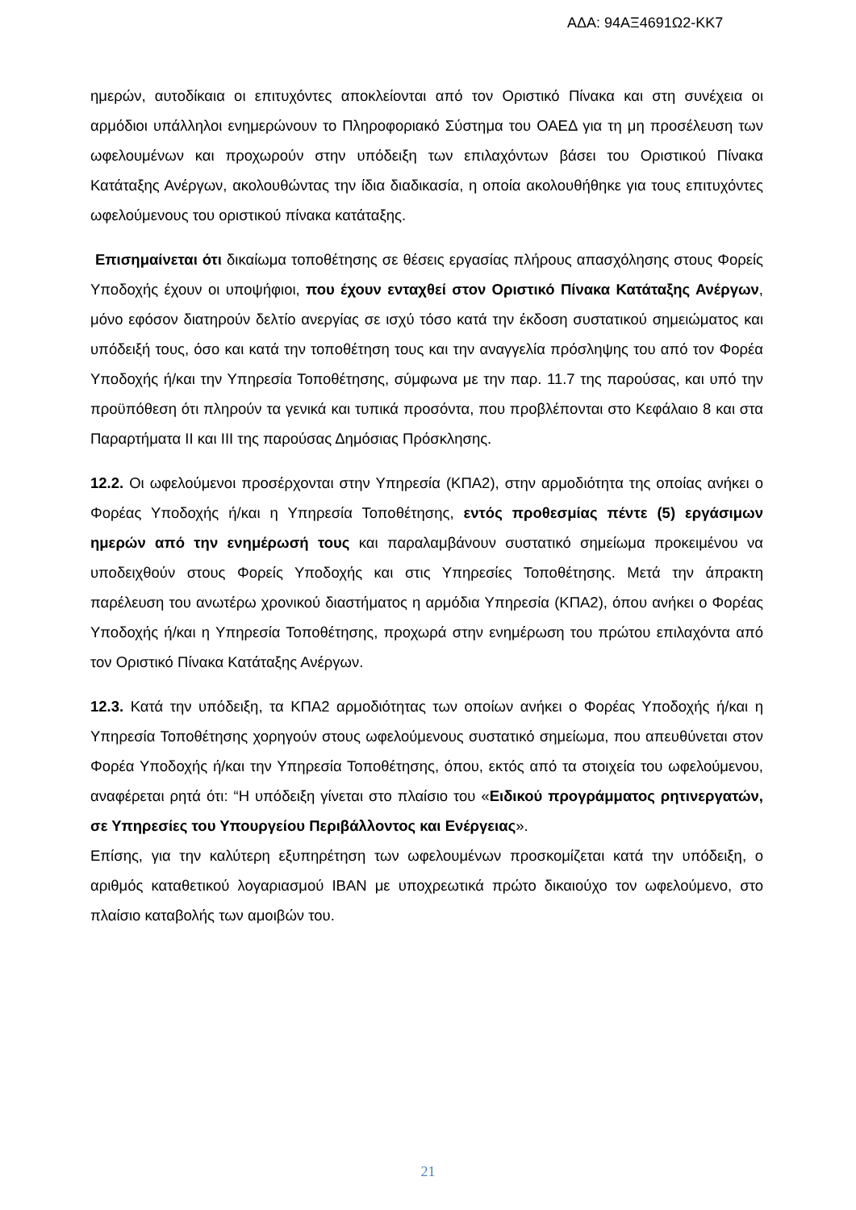ΑΔΑ: 94ΑΞ4691Ω2-ΚΚ7
ημερών, αυτοδίκαια οι επιτυχόντες αποκλείονται από τον Οριστικό Πίνακα και στη συνέχεια οι αρμόδιοι υπάλληλοι ενημερώνουν το Πληροφοριακό Σύστημα του ΟΑΕΔ για τη μη προσέλευση των ωφελουμένων και προχωρούν στην υπόδειξη των επιλαχόντων βάσει του Οριστικού Πίνακα Κατάταξης Ανέργων, ακολουθώντας την ίδια διαδικασία, η οποία ακολουθήθηκε για τους επιτυχόντες ωφελούμενους του οριστικού πίνακα κατάταξης.
Επισημαίνεται ότι δικαίωμα τοποθέτησης σε θέσεις εργασίας πλήρους απασχόλησης στους Φορείς Υποδοχής έχουν οι υποψήφιοι, που έχουν ενταχθεί στον Οριστικό Πίνακα Κατάταξης Ανέργων, μόνο εφόσον διατηρούν δελτίο ανεργίας σε ισχύ τόσο κατά την έκδοση συστατικού σημειώματος και υπόδειξή τους, όσο και κατά την τοποθέτηση τους και την αναγγελία πρόσληψης του από τον Φορέα Υποδοχής ή/και την Υπηρεσία Τοποθέτησης, σύμφωνα με την παρ. 11.7 της παρούσας, και υπό την προϋπόθεση ότι πληρούν τα γενικά και τυπικά προσόντα, που προβλέπονται στο Κεφάλαιο 8 και στα Παραρτήματα ΙΙ και ΙΙΙ της παρούσας Δημόσιας Πρόσκλησης.
12.2. Οι ωφελούμενοι προσέρχονται στην Υπηρεσία (ΚΠΑ2), στην αρμοδιότητα της οποίας ανήκει ο Φορέας Υποδοχής ή/και η Υπηρεσία Τοποθέτησης, εντός προθεσμίας πέντε (5) εργάσιμων ημερών από την ενημέρωσή τους και παραλαμβάνουν συστατικό σημείωμα προκειμένου να υποδειχθούν στους Φορείς Υποδοχής και στις Υπηρεσίες Τοποθέτησης. Μετά την άπρακτη παρέλευση του ανωτέρω χρονικού διαστήματος η αρμόδια Υπηρεσία (ΚΠΑ2), όπου ανήκει ο Φορέας Υποδοχής ή/και η Υπηρεσία Τοποθέτησης, προχωρά στην ενημέρωση του πρώτου επιλαχόντα από τον Οριστικό Πίνακα Κατάταξης Ανέργων.
12.3. Κατά την υπόδειξη, τα ΚΠΑ2 αρμοδιότητας των οποίων ανήκει ο Φορέας Υποδοχής ή/και η Υπηρεσία Τοποθέτησης χορηγούν στους ωφελούμενους συστατικό σημείωμα, που απευθύνεται στον Φορέα Υποδοχής ή/και την Υπηρεσία Τοποθέτησης, όπου, εκτός από τα στοιχεία του ωφελούμενου, αναφέρεται ρητά ότι: “Η υπόδειξη γίνεται στο πλαίσιο του «Ειδικού προγράμματος ρητινεργατών, σε Υπηρεσίες του Υπουργείου Περιβάλλοντος και Ενέργειας».
Επίσης, για την καλύτερη εξυπηρέτηση των ωφελουμένων προσκομίζεται κατά την υπόδειξη, ο αριθμός καταθετικού λογαριασμού IBAN με υποχρεωτικά πρώτο δικαιούχο τον ωφελούμενο, στο πλαίσιο καταβολής των αμοιβών του.
21